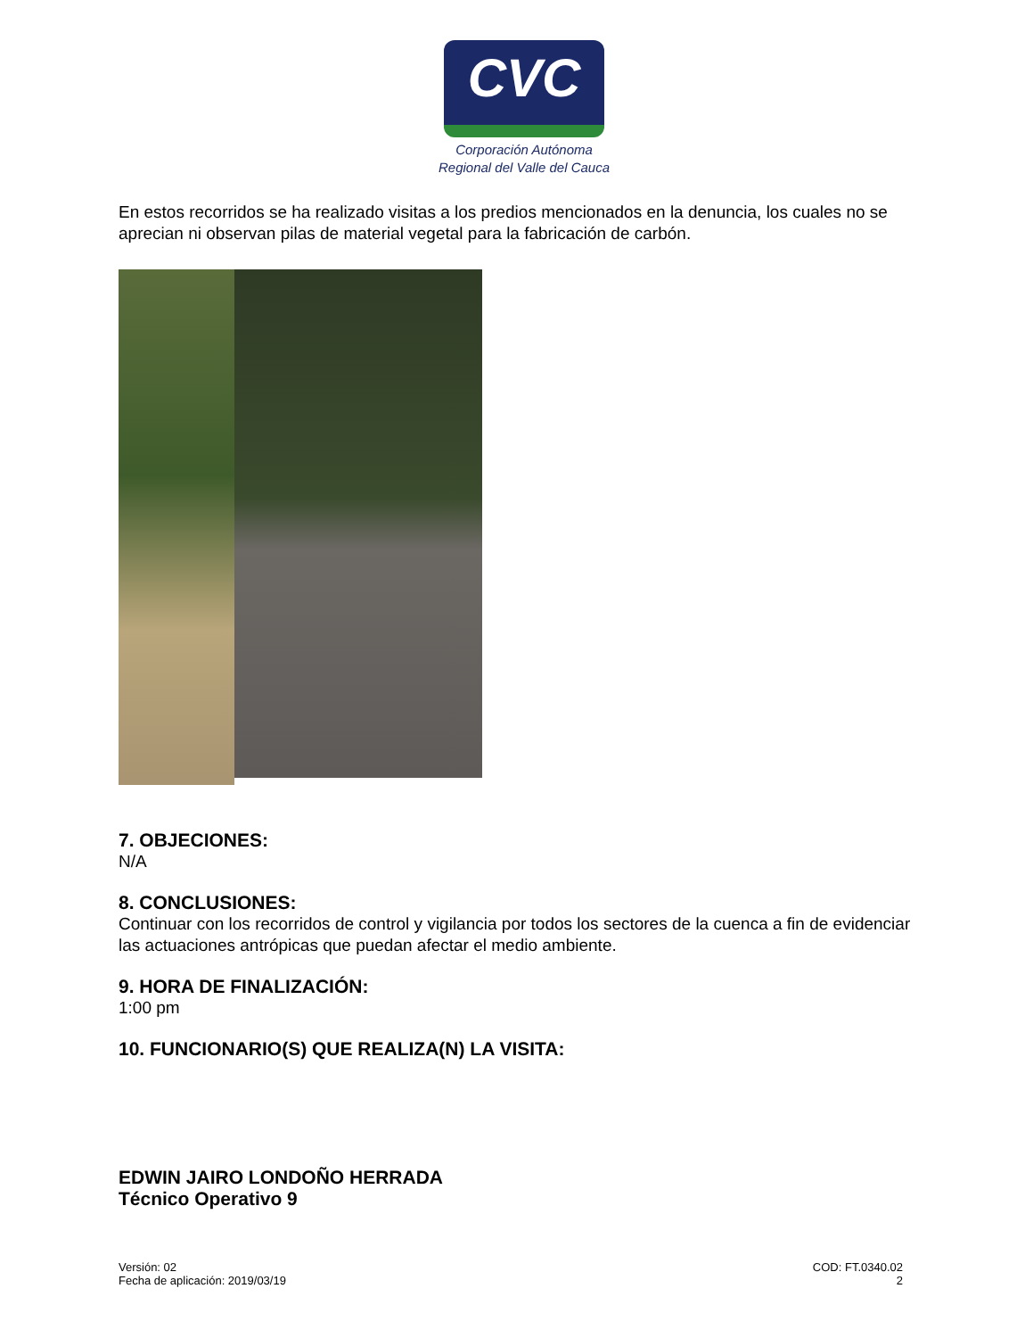CVC
Corporación Autónoma
Regional del Valle del Cauca
En estos recorridos se ha realizado visitas a los predios mencionados en la denuncia, los cuales no se aprecian ni observan pilas de material vegetal para la fabricación de carbón.
7. OBJECIONES:
N/A
8. CONCLUSIONES:
Continuar con los recorridos de control y vigilancia por todos los sectores de la cuenca a fin de evidenciar las actuaciones antrópicas que puedan afectar el medio ambiente.
9. HORA DE FINALIZACIÓN:
1:00 pm
10. FUNCIONARIO(S) QUE REALIZA(N) LA VISITA:
EDWIN JAIRO LONDOÑO HERRADA
Técnico Operativo 9
Versión: 02
Fecha de aplicación: 2019/03/19
COD: FT.0340.02
2